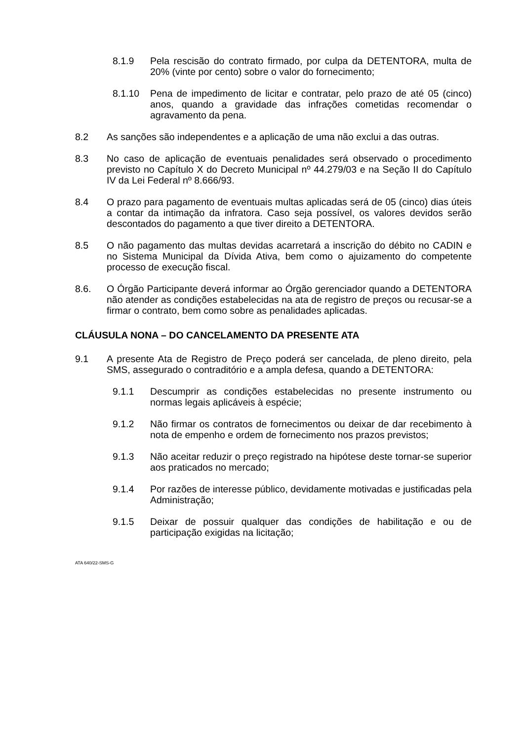8.1.9 Pela rescisão do contrato firmado, por culpa da DETENTORA, multa de 20% (vinte por cento) sobre o valor do fornecimento;
8.1.10 Pena de impedimento de licitar e contratar, pelo prazo de até 05 (cinco) anos, quando a gravidade das infrações cometidas recomendar o agravamento da pena.
8.2 As sanções são independentes e a aplicação de uma não exclui a das outras.
8.3 No caso de aplicação de eventuais penalidades será observado o procedimento previsto no Capítulo X do Decreto Municipal nº 44.279/03 e na Seção II do Capítulo IV da Lei Federal nº 8.666/93.
8.4 O prazo para pagamento de eventuais multas aplicadas será de 05 (cinco) dias úteis a contar da intimação da infratora. Caso seja possível, os valores devidos serão descontados do pagamento a que tiver direito a DETENTORA.
8.5 O não pagamento das multas devidas acarretará a inscrição do débito no CADIN e no Sistema Municipal da Dívida Ativa, bem como o ajuizamento do competente processo de execução fiscal.
8.6. O Órgão Participante deverá informar ao Órgão gerenciador quando a DETENTORA não atender as condições estabelecidas na ata de registro de preços ou recusar-se a firmar o contrato, bem como sobre as penalidades aplicadas.
CLÁUSULA NONA – DO CANCELAMENTO DA PRESENTE ATA
9.1 A presente Ata de Registro de Preço poderá ser cancelada, de pleno direito, pela SMS, assegurado o contraditório e a ampla defesa, quando a DETENTORA:
9.1.1 Descumprir as condições estabelecidas no presente instrumento ou normas legais aplicáveis à espécie;
9.1.2 Não firmar os contratos de fornecimentos ou deixar de dar recebimento à nota de empenho e ordem de fornecimento nos prazos previstos;
9.1.3 Não aceitar reduzir o preço registrado na hipótese deste tornar-se superior aos praticados no mercado;
9.1.4 Por razões de interesse público, devidamente motivadas e justificadas pela Administração;
9.1.5 Deixar de possuir qualquer das condições de habilitação e ou de participação exigidas na licitação;
ATA 640/22-SMS-G